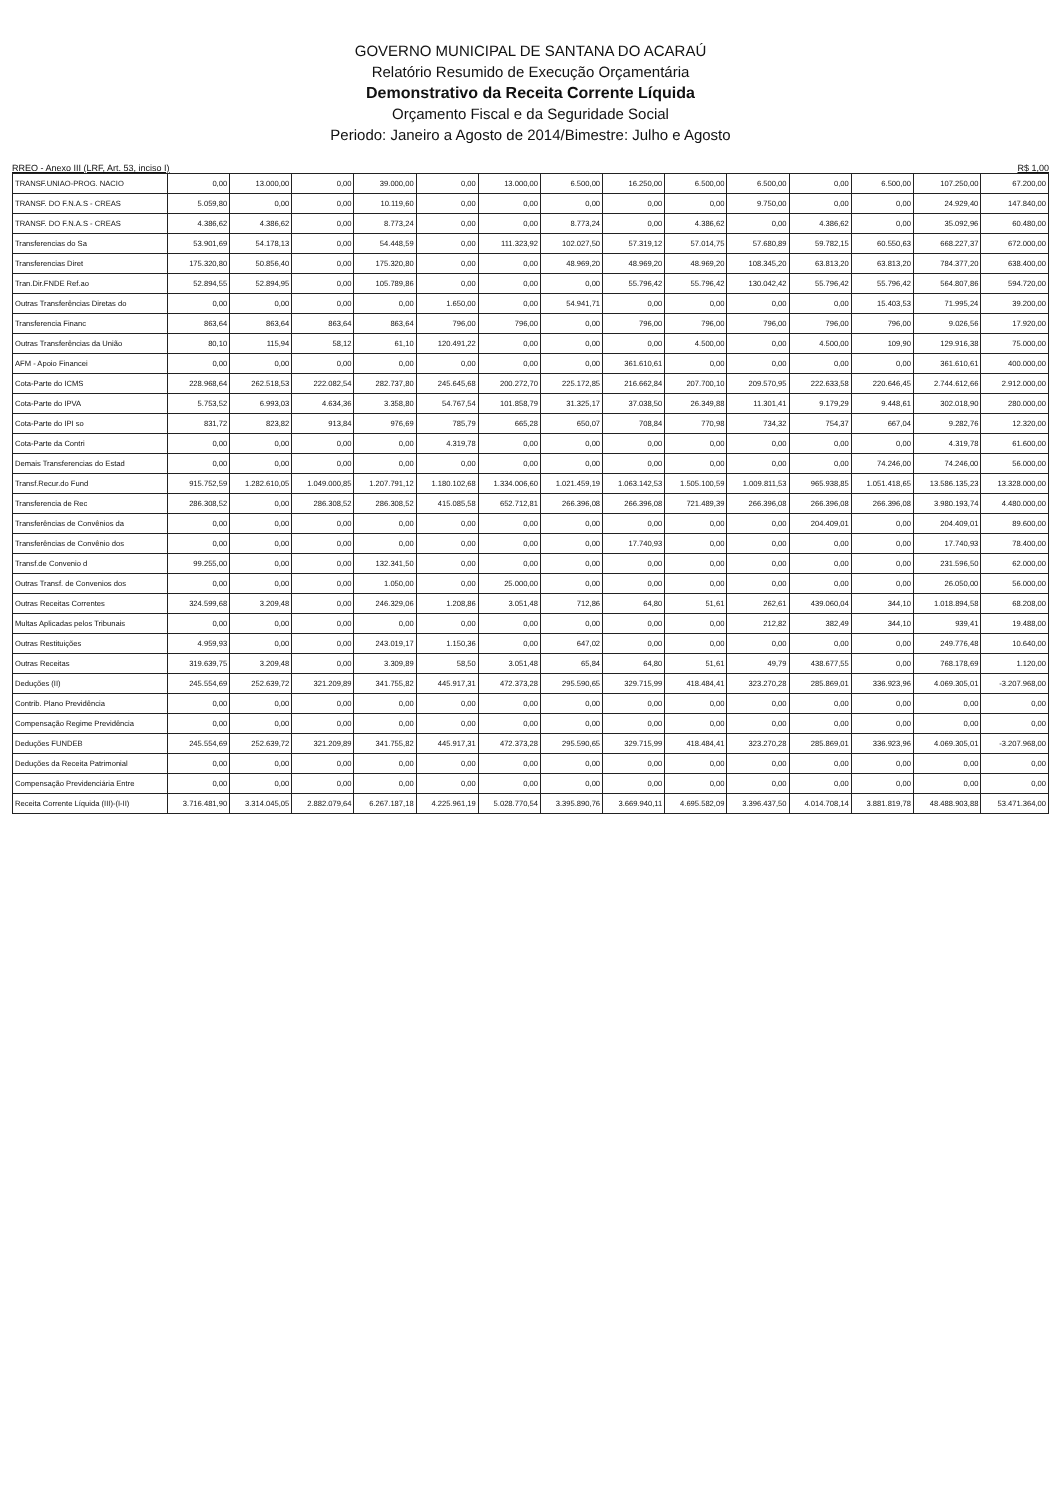GOVERNO MUNICIPAL DE SANTANA DO ACARAÚ
Relatório Resumido de Execução Orçamentária
Demonstrativo da Receita Corrente Líquida
Orçamento Fiscal e da Seguridade Social
Periodo: Janeiro a Agosto de 2014/Bimestre: Julho e Agosto
RREO - Anexo III (LRF, Art. 53, inciso I) R$ 1,00
| TRANSF.UNIAO-PROG. NACIO | 0,00 | 13.000,00 | 0,00 | 39.000,00 | 0,00 | 13.000,00 | 6.500,00 | 16.250,00 | 6.500,00 | 6.500,00 | 0,00 | 6.500,00 | 107.250,00 | 67.200,00 |
| TRANSF. DO F.N.A.S - CREAS | 5.059,80 | 0,00 | 0,00 | 10.119,60 | 0,00 | 0,00 | 0,00 | 0,00 | 0,00 | 9.750,00 | 0,00 | 0,00 | 24.929,40 | 147.840,00 |
| TRANSF. DO F.N.A.S - CREAS | 4.386,62 | 4.386,62 | 0,00 | 8.773,24 | 0,00 | 0,00 | 8.773,24 | 0,00 | 4.386,62 | 0,00 | 4.386,62 | 0,00 | 35.092,96 | 60.480,00 |
| Transferencias do Sa | 53.901,69 | 54.178,13 | 0,00 | 54.448,59 | 0,00 | 111.323,92 | 102.027,50 | 57.319,12 | 57.014,75 | 57.680,89 | 59.782,15 | 60.550,63 | 668.227,37 | 672.000,00 |
| Transferencias Diret | 175.320,80 | 50.856,40 | 0,00 | 175.320,80 | 0,00 | 0,00 | 48.969,20 | 48.969,20 | 48.969,20 | 108.345,20 | 63.813,20 | 63.813,20 | 784.377,20 | 638.400,00 |
| Tran.Dir.FNDE Ref.ao | 52.894,55 | 52.894,95 | 0,00 | 105.789,86 | 0,00 | 0,00 | 0,00 | 55.796,42 | 55.796,42 | 130.042,42 | 55.796,42 | 55.796,42 | 564.807,86 | 594.720,00 |
| Outras Transferências Diretas do | 0,00 | 0,00 | 0,00 | 0,00 | 1.650,00 | 0,00 | 54.941,71 | 0,00 | 0,00 | 0,00 | 0,00 | 15.403,53 | 71.995,24 | 39.200,00 |
| Transferencia Financ | 863,64 | 863,64 | 863,64 | 863,64 | 796,00 | 796,00 | 0,00 | 796,00 | 796,00 | 796,00 | 796,00 | 796,00 | 9.026,56 | 17.920,00 |
| Outras Transferências da União | 80,10 | 115,94 | 58,12 | 61,10 | 120.491,22 | 0,00 | 0,00 | 0,00 | 4.500,00 | 0,00 | 4.500,00 | 109,90 | 129.916,38 | 75.000,00 |
| AFM - Apoio Financei | 0,00 | 0,00 | 0,00 | 0,00 | 0,00 | 0,00 | 0,00 | 361.610,61 | 0,00 | 0,00 | 0,00 | 0,00 | 361.610,61 | 400.000,00 |
| Cota-Parte do ICMS | 228.968,64 | 262.518,53 | 222.082,54 | 282.737,80 | 245.645,68 | 200.272,70 | 225.172,85 | 216.662,84 | 207.700,10 | 209.570,95 | 222.633,58 | 220.646,45 | 2.744.612,66 | 2.912.000,00 |
| Cota-Parte do IPVA | 5.753,52 | 6.993,03 | 4.634,36 | 3.358,80 | 54.767,54 | 101.858,79 | 31.325,17 | 37.038,50 | 26.349,88 | 11.301,41 | 9.179,29 | 9.448,61 | 302.018,90 | 280.000,00 |
| Cota-Parte do IPI so | 831,72 | 823,82 | 913,84 | 976,69 | 785,79 | 665,28 | 650,07 | 708,84 | 770,98 | 734,32 | 754,37 | 667,04 | 9.282,76 | 12.320,00 |
| Cota-Parte da Contri | 0,00 | 0,00 | 0,00 | 0,00 | 4.319,78 | 0,00 | 0,00 | 0,00 | 0,00 | 0,00 | 0,00 | 0,00 | 4.319,78 | 61.600,00 |
| Demais Transferencias do Estad | 0,00 | 0,00 | 0,00 | 0,00 | 0,00 | 0,00 | 0,00 | 0,00 | 0,00 | 0,00 | 0,00 | 74.246,00 | 74.246,00 | 56.000,00 |
| Transf.Recur.do Fund | 915.752,59 | 1.282.610,05 | 1.049.000,85 | 1.207.791,12 | 1.180.102,68 | 1.334.006,60 | 1.021.459,19 | 1.063.142,53 | 1.505.100,59 | 1.009.811,53 | 965.938,85 | 1.051.418,65 | 13.586.135,23 | 13.328.000,00 |
| Transferencia de Rec | 286.308,52 | 0,00 | 286.308,52 | 286.308,52 | 415.085,58 | 652.712,81 | 266.396,08 | 266.396,08 | 721.489,39 | 266.396,08 | 266.396,08 | 266.396,08 | 3.980.193,74 | 4.480.000,00 |
| Transferências de Convênios da | 0,00 | 0,00 | 0,00 | 0,00 | 0,00 | 0,00 | 0,00 | 0,00 | 0,00 | 0,00 | 204.409,01 | 0,00 | 204.409,01 | 89.600,00 |
| Transferências de Convênio dos | 0,00 | 0,00 | 0,00 | 0,00 | 0,00 | 0,00 | 0,00 | 17.740,93 | 0,00 | 0,00 | 0,00 | 0,00 | 17.740,93 | 78.400,00 |
| Transf.de Convenio d | 99.255,00 | 0,00 | 0,00 | 132.341,50 | 0,00 | 0,00 | 0,00 | 0,00 | 0,00 | 0,00 | 0,00 | 0,00 | 231.596,50 | 62.000,00 |
| Outras Transf. de Convenios dos | 0,00 | 0,00 | 0,00 | 1.050,00 | 0,00 | 25.000,00 | 0,00 | 0,00 | 0,00 | 0,00 | 0,00 | 0,00 | 26.050,00 | 56.000,00 |
| Outras Receitas Correntes | 324.599,68 | 3.209,48 | 0,00 | 246.329,06 | 1.208,86 | 3.051,48 | 712,86 | 64,80 | 51,61 | 262,61 | 439.060,04 | 344,10 | 1.018.894,58 | 68.208,00 |
| Multas Aplicadas pelos Tribunais | 0,00 | 0,00 | 0,00 | 0,00 | 0,00 | 0,00 | 0,00 | 0,00 | 0,00 | 212,82 | 382,49 | 344,10 | 939,41 | 19.488,00 |
| Outras Restituições | 4.959,93 | 0,00 | 0,00 | 243.019,17 | 1.150,36 | 0,00 | 647,02 | 0,00 | 0,00 | 0,00 | 0,00 | 0,00 | 249.776,48 | 10.640,00 |
| Outras Receitas | 319.639,75 | 3.209,48 | 0,00 | 3.309,89 | 58,50 | 3.051,48 | 65,84 | 64,80 | 51,61 | 49,79 | 438.677,55 | 0,00 | 768.178,69 | 1.120,00 |
| Deduções (II) | 245.554,69 | 252.639,72 | 321.209,89 | 341.755,82 | 445.917,31 | 472.373,28 | 295.590,65 | 329.715,99 | 418.484,41 | 323.270,28 | 285.869,01 | 336.923,96 | 4.069.305,01 | -3.207.968,00 |
| Contrib. Plano Previdência | 0,00 | 0,00 | 0,00 | 0,00 | 0,00 | 0,00 | 0,00 | 0,00 | 0,00 | 0,00 | 0,00 | 0,00 | 0,00 | 0,00 |
| Compensação Regime Previdência | 0,00 | 0,00 | 0,00 | 0,00 | 0,00 | 0,00 | 0,00 | 0,00 | 0,00 | 0,00 | 0,00 | 0,00 | 0,00 | 0,00 |
| Deduções FUNDEB | 245.554,69 | 252.639,72 | 321.209,89 | 341.755,82 | 445.917,31 | 472.373,28 | 295.590,65 | 329.715,99 | 418.484,41 | 323.270,28 | 285.869,01 | 336.923,96 | 4.069.305,01 | -3.207.968,00 |
| Deduções da Receita Patrimonial | 0,00 | 0,00 | 0,00 | 0,00 | 0,00 | 0,00 | 0,00 | 0,00 | 0,00 | 0,00 | 0,00 | 0,00 | 0,00 | 0,00 |
| Compensação Previdenciária Entre | 0,00 | 0,00 | 0,00 | 0,00 | 0,00 | 0,00 | 0,00 | 0,00 | 0,00 | 0,00 | 0,00 | 0,00 | 0,00 | 0,00 |
| Receita Corrente Líquida (III)-(I-II) | 3.716.481,90 | 3.314.045,05 | 2.882.079,64 | 6.267.187,18 | 4.225.961,19 | 5.028.770,54 | 3.395.890,76 | 3.669.940,11 | 4.695.582,09 | 3.396.437,50 | 4.014.708,14 | 3.881.819,78 | 48.488.903,88 | 53.471.364,00 |